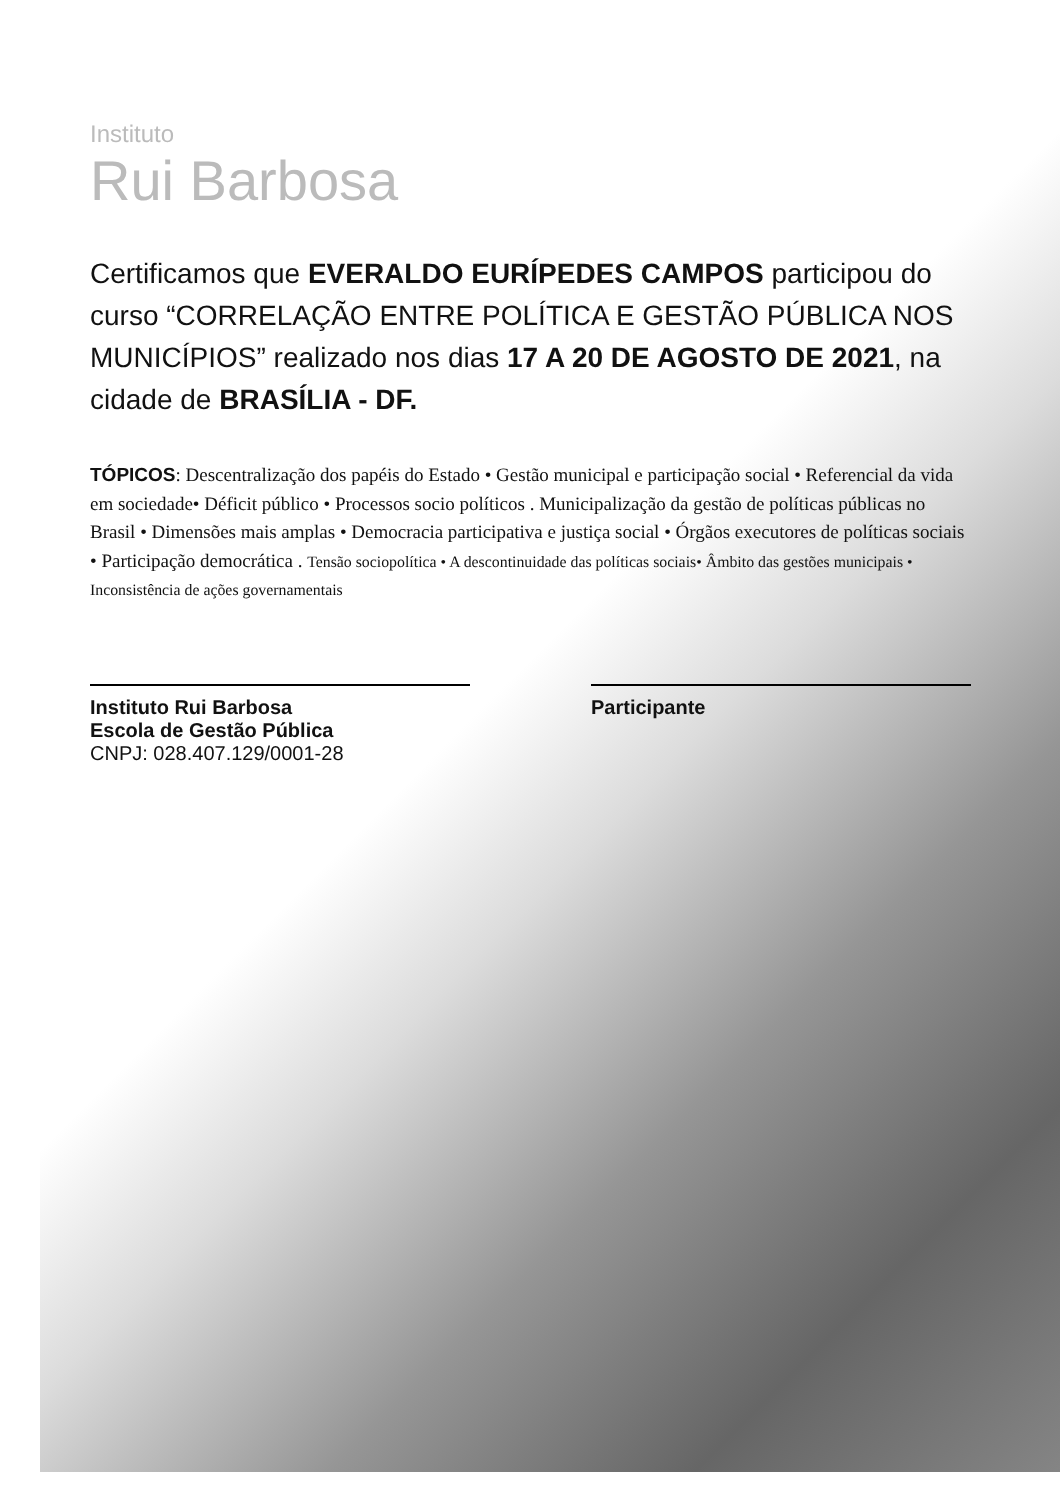Instituto
Rui Barbosa
Certificamos que EVERALDO EURÍPEDES CAMPOS participou do curso “CORRELAÇÃO ENTRE POLÍTICA E GESTÃO PÚBLICA NOS MUNICÍPIOS” realizado nos dias 17 A 20 DE AGOSTO DE 2021, na cidade de BRASÍLIA - DF.
TÓPICOS: Descentralização dos papéis do Estado • Gestão municipal e participação social • Referencial da vida em sociedade• Déficit público • Processos socio políticos . Municipalização da gestão de políticas públicas no Brasil • Dimensões mais amplas • Democracia participativa e justiça social • Órgãos executores de políticas sociais • Participação democrática . Tensão sociopolítica • A descontinuidade das políticas sociais• Âmbito das gestões municipais • Inconsistência de ações governamentais
Instituto Rui Barbosa
Escola de Gestão Pública
CNPJ: 028.407.129/0001-28
Participante